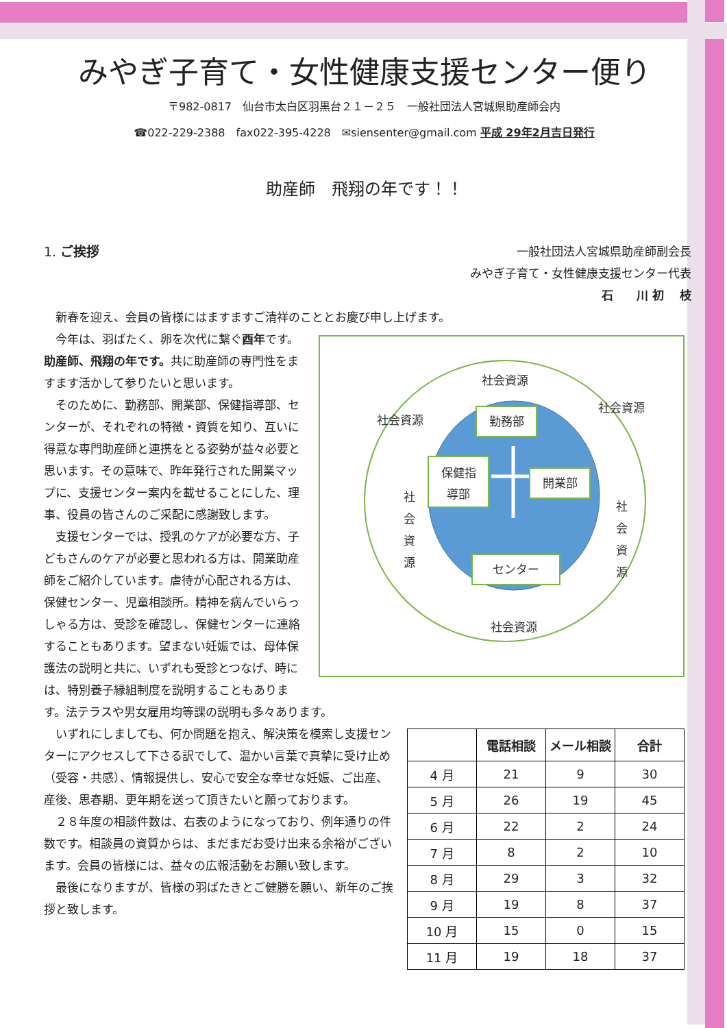みやぎ子育て・女性健康支援センター便り
〒982-0817　仙台市太白区羽黒台２１－２５　一般社団法人宮城県助産師会内
☎022-229-2388　fax022-395-4228　✉siensenter@gmail.com 平成 29年2月吉日発行
助産師　飛翔の年です！！
1. ご挨拶 一般社団法人宮城県助産師副会長　　
みやぎ子育て・女性健康支援センター代表
石　　川 初　 枝　　　
　新春を迎え、会員の皆様にはますますご清祥のこととお慶び申し上げます。
社会資源
社会資源
社会資源
社会資源
社
会
資
源
社
会
資
源
勤務部
保健指
導部
開業部
センター
　今年は、羽ばたく、卵を次代に繋ぐ酉年です。助産師、飛翔の年です。共に助産師の専門性をますます活かして参りたいと思います。
　そのために、勤務部、開業部、保健指導部、センターが、それぞれの特徴・資質を知り、互いに得意な専門助産師と連携をとる姿勢が益々必要と思います。その意味で、昨年発行された開業マップに、支援センター案内を載せることにした、理事、役員の皆さんのご采配に感謝致します。
　支援センターでは、授乳のケアが必要な方、子どもさんのケアが必要と思われる方は、開業助産師をご紹介しています。虐待が心配される方は、保健センター、児童相談所。精神を病んでいらっしゃる方は、受診を確認し、保健センターに連絡することもあります。望まない妊娠では、母体保護法の説明と共に、いずれも受診とつなげ、時には、特別養子縁組制度を説明することもあります。法テラスや男女雇用均等課の説明も多々あります。
| | 電話相談 | メール相談 | 合計 |
| --- | --- | --- | --- |
| 4 月 | 21 | 9 | 30 |
| 5 月 | 26 | 19 | 45 |
| 6 月 | 22 | 2 | 24 |
| 7 月 | 8 | 2 | 10 |
| 8 月 | 29 | 3 | 32 |
| 9 月 | 19 | 8 | 37 |
| 10 月 | 15 | 0 | 15 |
| 11 月 | 19 | 18 | 37 |
　いずれにしましても、何か問題を抱え、解決策を模索し支援センターにアクセスして下さる訳でして、温かい言葉で真摯に受け止め（受容・共感）、情報提供し、安心で安全な幸せな妊娠、ご出産、産後、思春期、更年期を送って頂きたいと願っております。
　２８年度の相談件数は、右表のようになっており、例年通りの件数です。相談員の資質からは、まだまだお受け出来る余裕がございます。会員の皆様には、益々の広報活動をお願い致します。
　最後になりますが、皆様の羽ばたきとご健勝を願い、新年のご挨拶と致します。